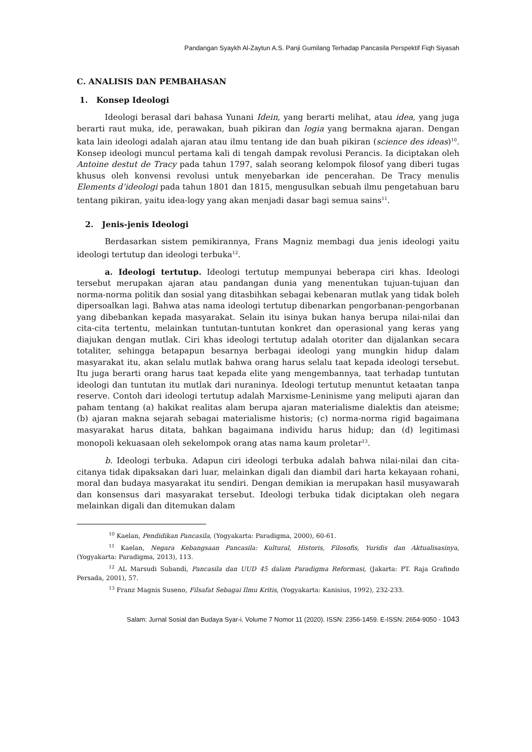Pandangan Syaykh Al-Zaytun A.S. Panji Gumilang Terhadap Pancasila Perspektif Fiqh Siyasah
C. ANALISIS DAN PEMBAHASAN
1. Konsep Ideologi
Ideologi berasal dari bahasa Yunani Idein, yang berarti melihat, atau idea, yang juga berarti raut muka, ide, perawakan, buah pikiran dan logia yang bermakna ajaran. Dengan kata lain ideologi adalah ajaran atau ilmu tentang ide dan buah pikiran (science des ideas)<sup>10</sup>. Konsep ideologi muncul pertama kali di tengah dampak revolusi Perancis. Ia diciptakan oleh Antoine destut de Tracy pada tahun 1797, salah seorang kelompok filosof yang diberi tugas khusus oleh konvensi revolusi untuk menyebarkan ide pencerahan. De Tracy menulis Elements d’ideologi pada tahun 1801 dan 1815, mengusulkan sebuah ilmu pengetahuan baru tentang pikiran, yaitu idea-logy yang akan menjadi dasar bagi semua sains<sup>11</sup>.
2. Jenis-jenis Ideologi
Berdasarkan sistem pemikirannya, Frans Magniz membagi dua jenis ideologi yaitu ideologi tertutup dan ideologi terbuka<sup>12</sup>.
a. Ideologi tertutup. Ideologi tertutup mempunyai beberapa ciri khas. Ideologi tersebut merupakan ajaran atau pandangan dunia yang menentukan tujuan-tujuan dan norma-norma politik dan sosial yang ditasbihkan sebagai kebenaran mutlak yang tidak boleh dipersoalkan lagi. Bahwa atas nama ideologi tertutup dibenarkan pengorbanan-pengorbanan yang dibebankan kepada masyarakat. Selain itu isinya bukan hanya berupa nilai-nilai dan cita-cita tertentu, melainkan tuntutan-tuntutan konkret dan operasional yang keras yang diajukan dengan mutlak. Ciri khas ideologi tertutup adalah otoriter dan dijalankan secara totaliter, sehingga betapapun besarnya berbagai ideologi yang mungkin hidup dalam masyarakat itu, akan selalu mutlak bahwa orang harus selalu taat kepada ideologi tersebut. Itu juga berarti orang harus taat kepada elite yang mengembannya, taat terhadap tuntutan ideologi dan tuntutan itu mutlak dari nuraninya. Ideologi tertutup menuntut ketaatan tanpa reserve. Contoh dari ideologi tertutup adalah Marxisme-Leninisme yang meliputi ajaran dan paham tentang (a) hakikat realitas alam berupa ajaran materialisme dialektis dan ateisme; (b) ajaran makna sejarah sebagai materialisme historis; (c) norma-norma rigid bagaimana masyarakat harus ditata, bahkan bagaimana individu harus hidup; dan (d) legitimasi monopoli kekuasaan oleh sekelompok orang atas nama kaum proletar<sup>13</sup>.
b. Ideologi terbuka. Adapun ciri ideologi terbuka adalah bahwa nilai-nilai dan cita-citanya tidak dipaksakan dari luar, melainkan digali dan diambil dari harta kekayaan rohani, moral dan budaya masyarakat itu sendiri. Dengan demikian ia merupakan hasil musyawarah dan konsensus dari masyarakat tersebut. Ideologi terbuka tidak diciptakan oleh negara melainkan digali dan ditemukan dalam
<sup>10</sup> Kaelan, Pendidikan Pancasila, (Yogyakarta: Paradigma, 2000), 60-61.
<sup>11</sup> Kaelan, Negara Kebangsaan Pancasila: Kultural, Historis, Filosofis, Yuridis dan Aktualisasinya, (Yogyakarta: Paradigma, 2013), 113.
<sup>12</sup> AL Marsudi Subandi, Pancasila dan UUD 45 dalam Paradigma Reformasi, (Jakarta: PT. Raja Grafindo Persada, 2001), 57.
<sup>13</sup> Franz Magnis Suseno, Filsafat Sebagai Ilmu Kritis, (Yogyakarta: Kanisius, 1992), 232-233.
Salam: Jurnal Sosial dan Budaya Syar-i. Volume 7 Nomor 11 (2020). ISSN: 2356-1459. E-ISSN: 2654-9050 - 1043